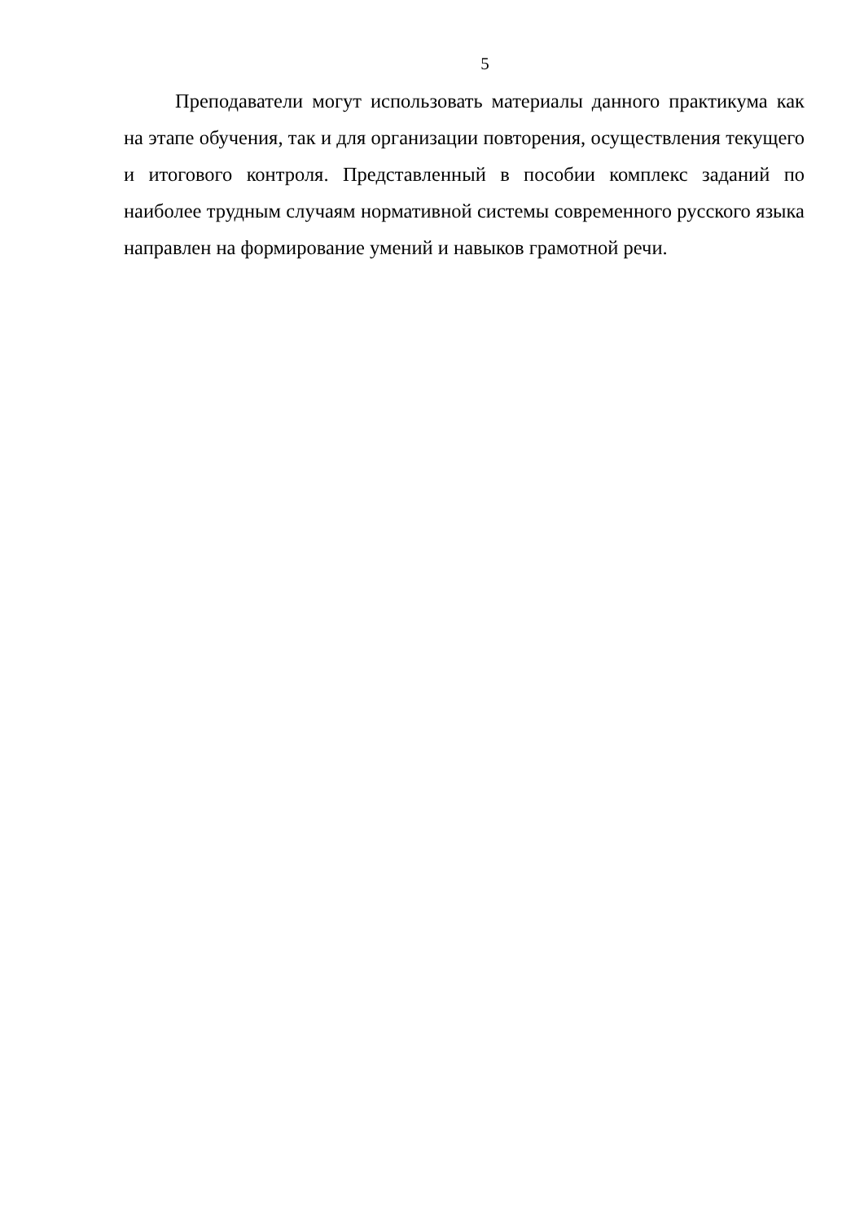5
Преподаватели могут использовать материалы данного практикума как на этапе обучения, так и для организации повторения, осуществления текущего и итогового контроля. Представленный в пособии комплекс заданий по наиболее трудным случаям нормативной системы современного русского языка направлен на формирование умений и навыков грамотной речи.